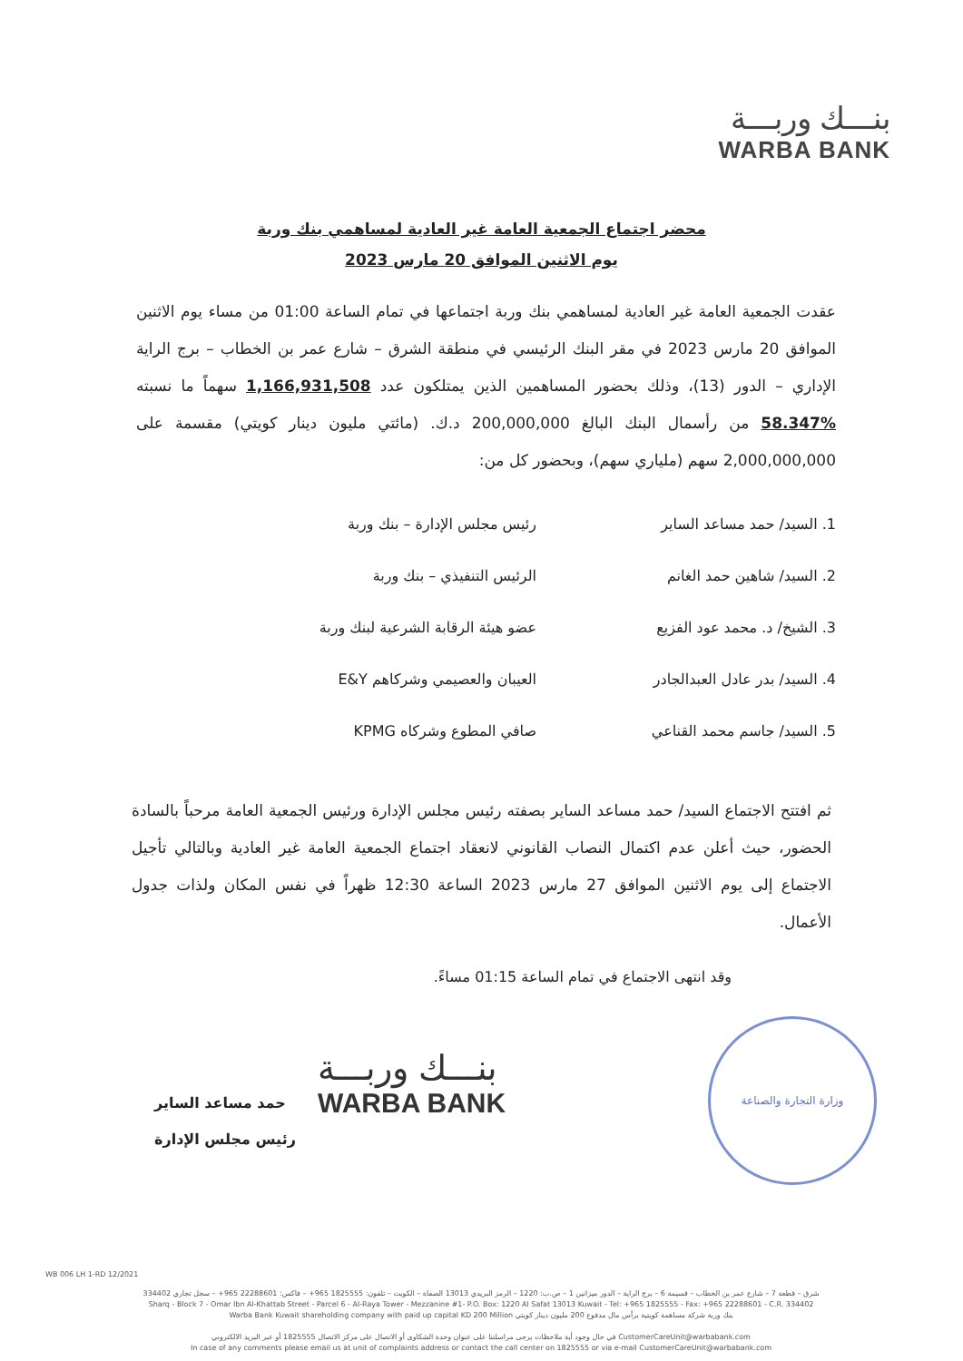بنـــك وربـــة
WARBA BANK
محضر اجتماع الجمعية العامة غير العادية لمساهمي بنك وربة
يوم الاثنين الموافق 20 مارس 2023
عقدت الجمعية العامة غير العادية لمساهمي بنك وربة اجتماعها في تمام الساعة 01:00 من مساء يوم الاثنين الموافق 20 مارس 2023 في مقر البنك الرئيسي في منطقة الشرق – شارع عمر بن الخطاب – برج الراية الإداري – الدور (13)، وذلك بحضور المساهمين الذين يمتلكون عدد 1,166,931,508 سهماً ما نسبته %58.347 من رأسمال البنك البالغ 200,000,000 د.ك. (مائتي مليون دينار كويتي) مقسمة على 2,000,000,000 سهم (ملياري سهم)، وبحضور كل من:
1. السيد/ حمد مساعد الساير رئيس مجلس الإدارة – بنك وربة
2. السيد/ شاهين حمد الغانم الرئيس التنفيذي – بنك وربة
3. الشيخ/ د. محمد عود الفزيع عضو هيئة الرقابة الشرعية لبنك وربة
4. السيد/ بدر عادل العبدالجادر العيبان والعصيمي وشركاهم E&Y
5. السيد/ جاسم محمد القناعي صافي المطوع وشركاه KPMG
ثم افتتح الاجتماع السيد/ حمد مساعد الساير بصفته رئيس مجلس الإدارة ورئيس الجمعية العامة مرحباً بالسادة الحضور، حيث أعلن عدم اكتمال النصاب القانوني لانعقاد اجتماع الجمعية العامة غير العادية وبالتالي تأجيل الاجتماع إلى يوم الاثنين الموافق 27 مارس 2023 الساعة 12:30 ظهراً في نفس المكان ولذات جدول الأعمال.
وقد انتهى الاجتماع في تمام الساعة 01:15 مساءً.
حمد مساعد الساير
رئيس مجلس الإدارة
بنـــك وربـــة
WARBA BANK
وزارة التجارة والصناعة
WB 006 LH 1-RD 12/2021
شرق – قطعة 7 – شارع عمر بن الخطاب – قسيمة 6 – برج الراية – الدور ميزانين 1 – ص.ب: 1220 – الرمز البريدي 13013 الصفاة – الكويت – تلفون: 1825555 965+ – فاكس: 22288601 965+ – سجل تجاري 334402
Sharq - Block 7 - Omar Ibn Al-Khattab Street - Parcel 6 - Al-Raya Tower - Mezzanine #1- P.O. Box: 1220 Al Safat 13013 Kuwait - Tel: +965 1825555 - Fax: +965 22288601 - C.R. 334402
Warba Bank Kuwait shareholding company with paid up capital KD 200 Million بنك وربة شركة مساهمة كويتية برأس مال مدفوع 200 مليون دينار كويتي
في حال وجود أية ملاحظات يرجى مراسلتنا على عنوان وحدة الشكاوى أو الاتصال على مركز الاتصال 1825555 أو عبر البريد الالكتروني CustomerCareUnit@warbabank.com
In case of any comments please email us at unit of complaints address or contact the call center on 1825555 or via e-mail CustomerCareUnit@warbabank.com